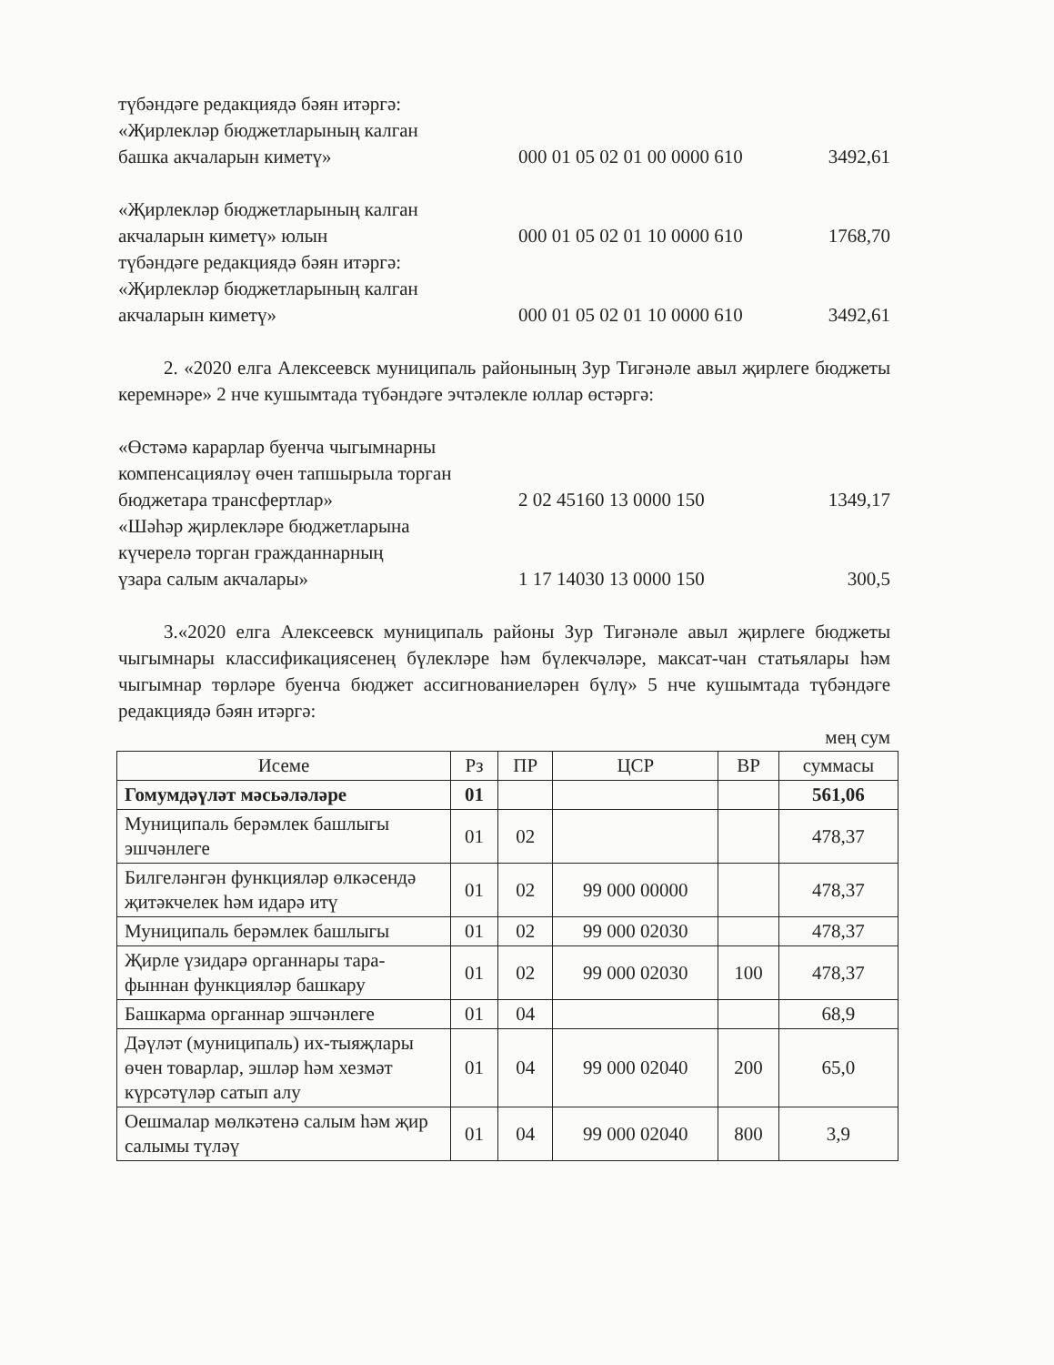түбәндәге редакциядә бәян итәргә:
«Җирлекләр бюджетларының калган
башка акчаларын киметү»
000 01 05 02 01 00 0000 610
3492,61
«Җирлекләр бюджетларының калган
акчаларын киметү» юлын
түбәндәге редакциядә бәян итәргә:
«Җирлекләр бюджетларының калган
акчаларын киметү»
000 01 05 02 01 10 0000 610
000 01 05 02 01 10 0000 610
1768,70
3492,61
2. «2020 елга Алексеевск муниципаль районының Зур Тигәнәле авыл җирлеге бюджеты керемнәре» 2 нче кушымтада түбәндәге эчтәлекле юллар өстәргә:
«Өстәмә карарлар буенча чыгымнарны
компенсацияләү өчен тапшырыла торган
бюджетара трансфертлар»
«Шәһәр җирлекләре бюджетларына
күчерелә торган гражданнарның
үзара салым акчалары»
2 02 45160 13 0000 150
1 17 14030 13 0000 150
1349,17
300,5
3.«2020 елга Алексеевск муниципаль районы Зур Тигәнәле авыл җирлеге бюджеты чыгымнары классификациясенең бүлекләре һәм бүлекчәләре, максат-чан статьялары һәм чыгымнар төрләре буенча бюджет ассигнованиеләрен бүлү» 5 нче кушымтада түбәндәге редакциядә бәян итәргә:
мең сум
| Исеме | Рз | ПР | ЦСР | ВР | суммасы |
| --- | --- | --- | --- | --- | --- |
| Гомумдәүләт мәсьәләләре | 01 | | | | 561,06 |
| Муниципаль берәмлек башлыгы эшчәнлеге | 01 | 02 | | | 478,37 |
| Билгеләнгән функцияләр өлкәсендә җитәкчелек һәм идарә итү | 01 | 02 | 99 000 00000 | | 478,37 |
| Муниципаль берәмлек башлыгы | 01 | 02 | 99 000 02030 | | 478,37 |
| Җирле үзидарә органнары тара-фыннан функцияләр башкару | 01 | 02 | 99 000 02030 | 100 | 478,37 |
| Башкарма органнар эшчәнлеге | 01 | 04 | | | 68,9 |
| Дәүләт (муниципаль) их-тыяҗлары өчен товарлар, эшләр һәм хезмәт күрсәтүләр сатып алу | 01 | 04 | 99 000 02040 | 200 | 65,0 |
| Оешмалар мөлкәтенә салым һәм җир салымы түләү | 01 | 04 | 99 000 02040 | 800 | 3,9 |